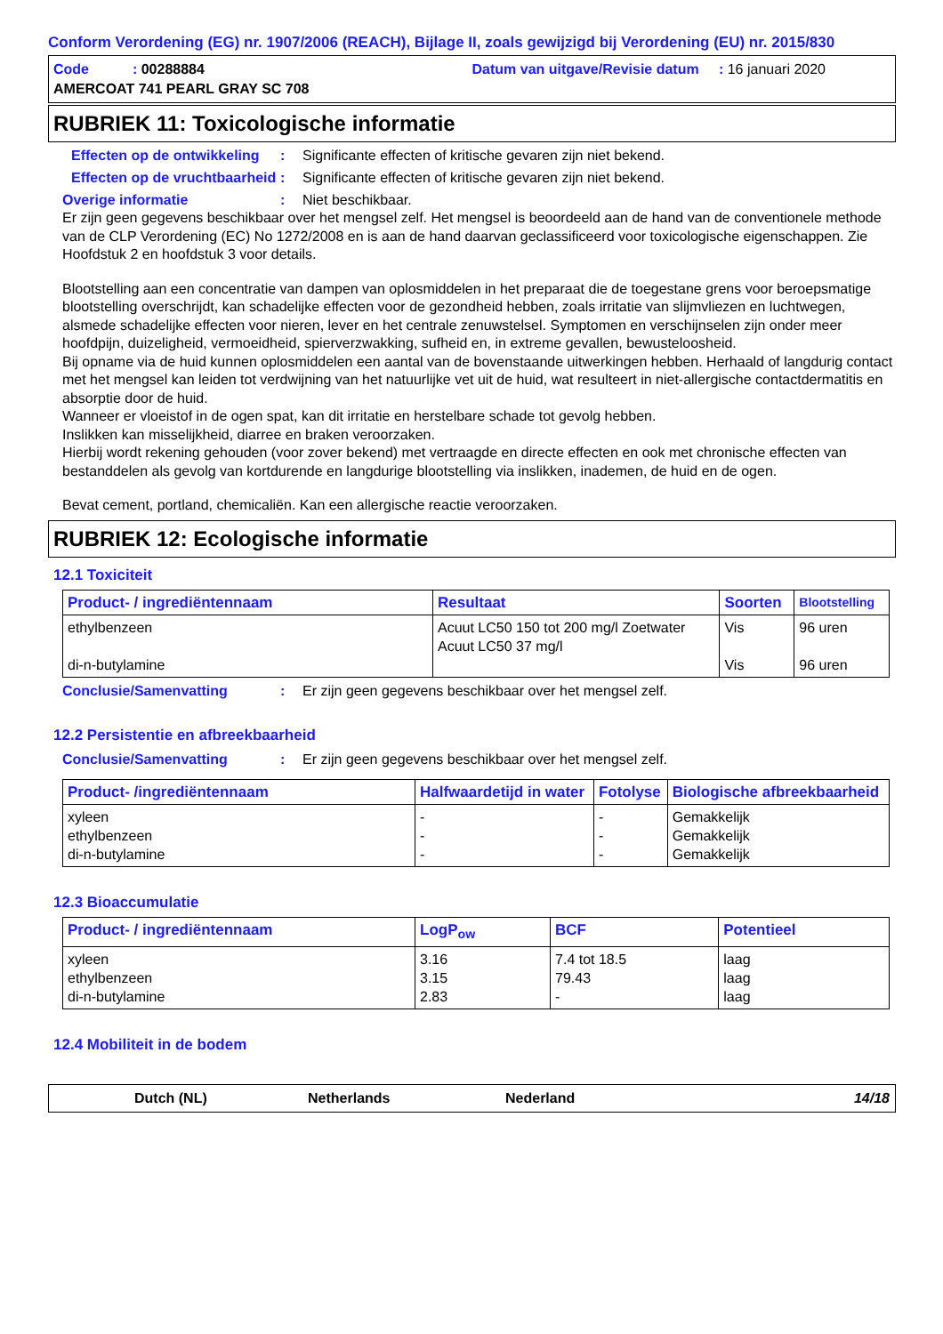Conform Verordening (EG) nr. 1907/2006 (REACH), Bijlage II, zoals gewijzigd bij Verordening (EU) nr. 2015/830
Code : 00288884
Datum van uitgave/Revisie datum : 16 januari 2020
AMERCOAT 741 PEARL GRAY SC 708
RUBRIEK 11: Toxicologische informatie
Effecten op de ontwikkeling
: Significante effecten of kritische gevaren zijn niet bekend.
Effecten op de vruchtbaarheid
: Significante effecten of kritische gevaren zijn niet bekend.
Overige informatie : Niet beschikbaar.
Er zijn geen gegevens beschikbaar over het mengsel zelf. Het mengsel is beoordeeld aan de hand van de conventionele methode van de CLP Verordening (EC) No 1272/2008 en is aan de hand daarvan geclassificeerd voor toxicologische eigenschappen. Zie Hoofdstuk 2 en hoofdstuk 3 voor details.
Blootstelling aan een concentratie van dampen van oplosmiddelen in het preparaat die de toegestane grens voor beroepsmatige blootstelling overschrijdt, kan schadelijke effecten voor de gezondheid hebben, zoals irritatie van slijmvliezen en luchtwegen, alsmede schadelijke effecten voor nieren, lever en het centrale zenuwstelsel. Symptomen en verschijnselen zijn onder meer hoofdpijn, duizeligheid, vermoeidheid, spierverzwakking, sufheid en, in extreme gevallen, bewusteloosheid.
Bij opname via de huid kunnen oplosmiddelen een aantal van de bovenstaande uitwerkingen hebben. Herhaald of langdurig contact met het mengsel kan leiden tot verdwijning van het natuurlijke vet uit de huid, wat resulteert in niet-allergische contactdermatitis en absorptie door de huid.
Wanneer er vloeistof in de ogen spat, kan dit irritatie en herstelbare schade tot gevolg hebben.
Inslikken kan misselijkheid, diarree en braken veroorzaken.
Hierbij wordt rekening gehouden (voor zover bekend) met vertraagde en directe effecten en ook met chronische effecten van bestanddelen als gevolg van kortdurende en langdurige blootstelling via inslikken, inademen, de huid en de ogen.
Bevat cement, portland, chemicaliën. Kan een allergische reactie veroorzaken.
RUBRIEK 12: Ecologische informatie
12.1 Toxiciteit
| Product- / ingrediëntennaam | Resultaat | Soorten | Blootstelling |
| --- | --- | --- | --- |
| ethylbenzeen di-n-butylamine | Acuut LC50 150 tot 200 mg/l Zoetwater Acuut LC50 37 mg/l | Vis Vis | 96 uren 96 uren |
Conclusie/Samenvatting : Er zijn geen gegevens beschikbaar over het mengsel zelf.
12.2 Persistentie en afbreekbaarheid
Conclusie/Samenvatting : Er zijn geen gegevens beschikbaar over het mengsel zelf.
| Product- /ingrediëntennaam | Halfwaardetijd in water | Fotolyse | Biologische afbreekbaarheid |
| --- | --- | --- | --- |
| xyleen ethylbenzeen di-n-butylamine | - - - | - - - | Gemakkelijk Gemakkelijk Gemakkelijk |
12.3 Bioaccumulatie
| Product- / ingrediëntennaam | LogP<sub>ow</sub> | BCF | Potentieel |
| --- | --- | --- | --- |
| xyleen ethylbenzeen di-n-butylamine | 3.16 3.15 2.83 | 7.4 tot 18.5 79.43 - | laag laag laag |
12.4 Mobiliteit in de bodem
Dutch (NL) Netherlands Nederland 14/18